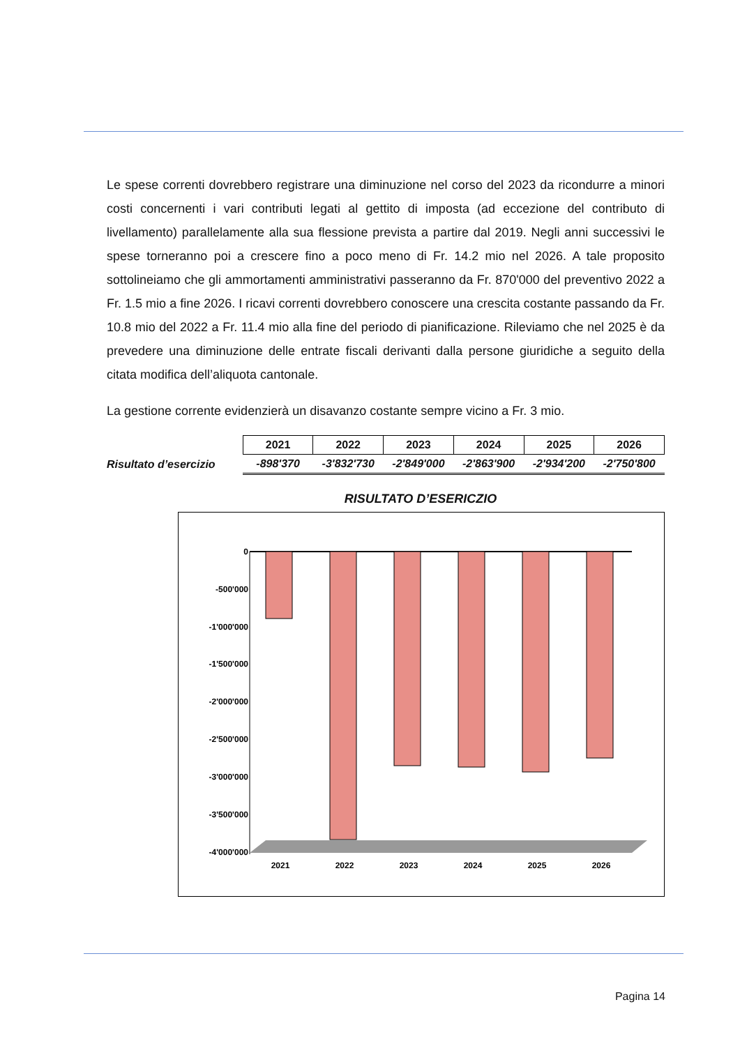Le spese correnti dovrebbero registrare una diminuzione nel corso del 2023 da ricondurre a minori costi concernenti i vari contributi legati al gettito di imposta (ad eccezione del contributo di livellamento) parallelamente alla sua flessione prevista a partire dal 2019. Negli anni successivi le spese torneranno poi a crescere fino a poco meno di Fr. 14.2 mio nel 2026. A tale proposito sottolineiamo che gli ammortamenti amministrativi passeranno da Fr. 870'000 del preventivo 2022 a Fr. 1.5 mio a fine 2026. I ricavi correnti dovrebbero conoscere una crescita costante passando da Fr. 10.8 mio del 2022 a Fr. 11.4 mio alla fine del periodo di pianificazione. Rileviamo che nel 2025 è da prevedere una diminuzione delle entrate fiscali derivanti dalla persone giuridiche a seguito della citata modifica dell’aliquota cantonale.
La gestione corrente evidenzierà un disavanzo costante sempre vicino a Fr. 3 mio.
| | 2021 | 2022 | 2023 | 2024 | 2025 | 2026 |
| Risultato d’esercizio | -898'370 | -3'832'730 | -2'849'000 | -2'863'900 | -2'934'200 | -2'750'800 |
RISULTATO D’ESERICZIO
0
-500'000
-1'000'000
-1'500'000
-2'000'000
-2'500'000
-3'000'000
-3'500'000
-4'000'000
2021
2022
2023
2024
2025
2026
Pagina 14